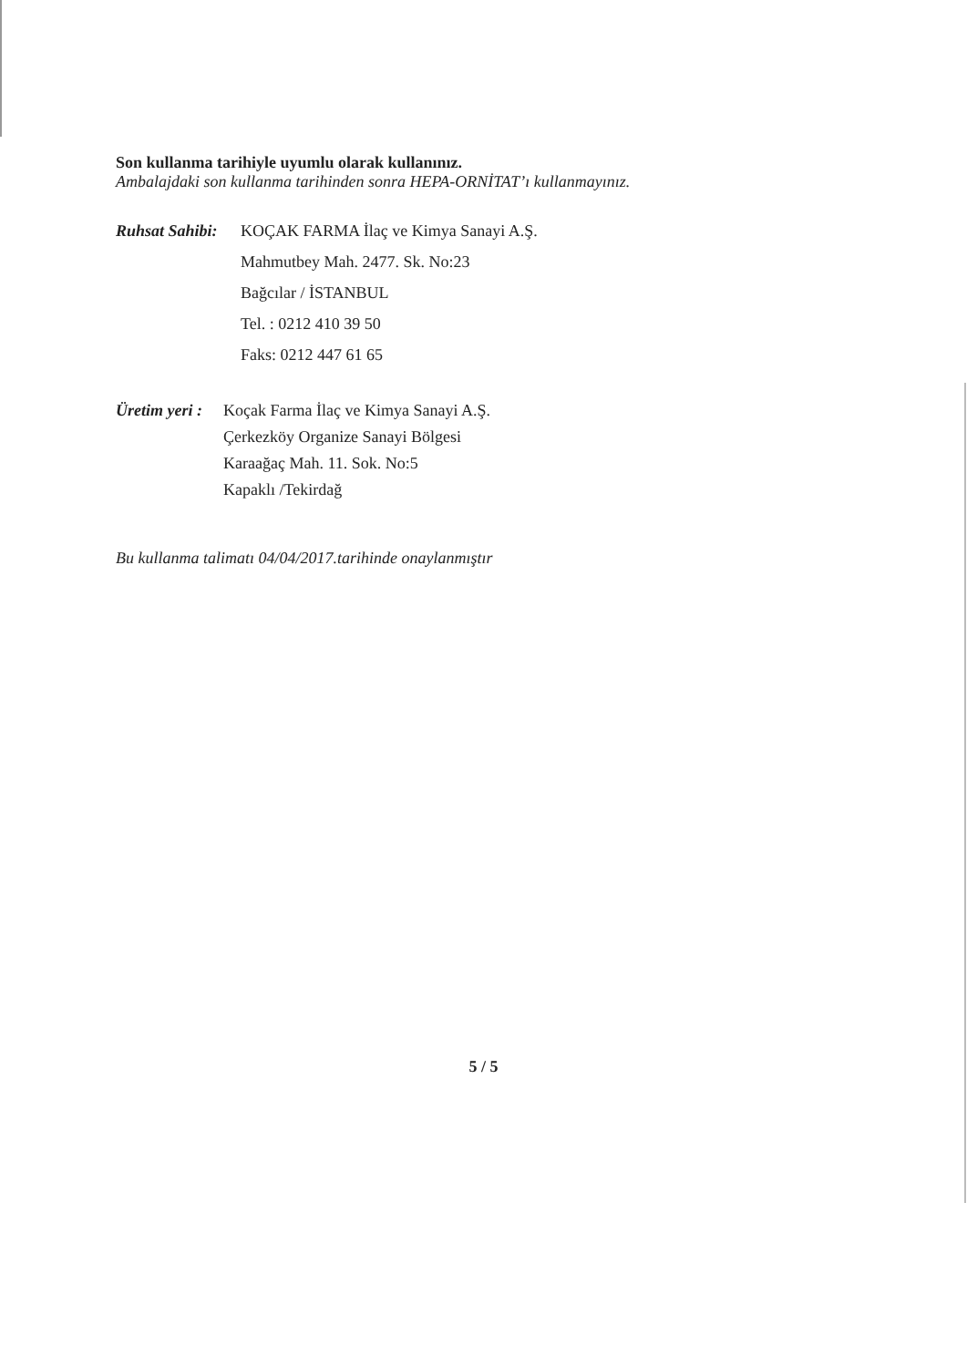Son kullanma tarihiyle uyumlu olarak kullanınız.
Ambalajdaki son kullanma tarihinden sonra HEPA-ORNİTAT’ı kullanmayınız.
Ruhsat Sahibi:
KOÇAK FARMA İlaç ve Kimya Sanayi A.Ş.
Mahmutbey Mah. 2477. Sk. No:23
Bağcılar / İSTANBUL
Tel. : 0212 410 39 50
Faks: 0212 447 61 65
Üretim yeri :
Koçak Farma İlaç ve Kimya Sanayi A.Ş.
Çerkezköy Organize Sanayi Bölgesi
Karaağaç Mah. 11. Sok. No:5
Kapaklı /Tekirdağ
Bu kullanma talimatı 04/04/2017.tarihinde onaylanmıştır
5 / 5